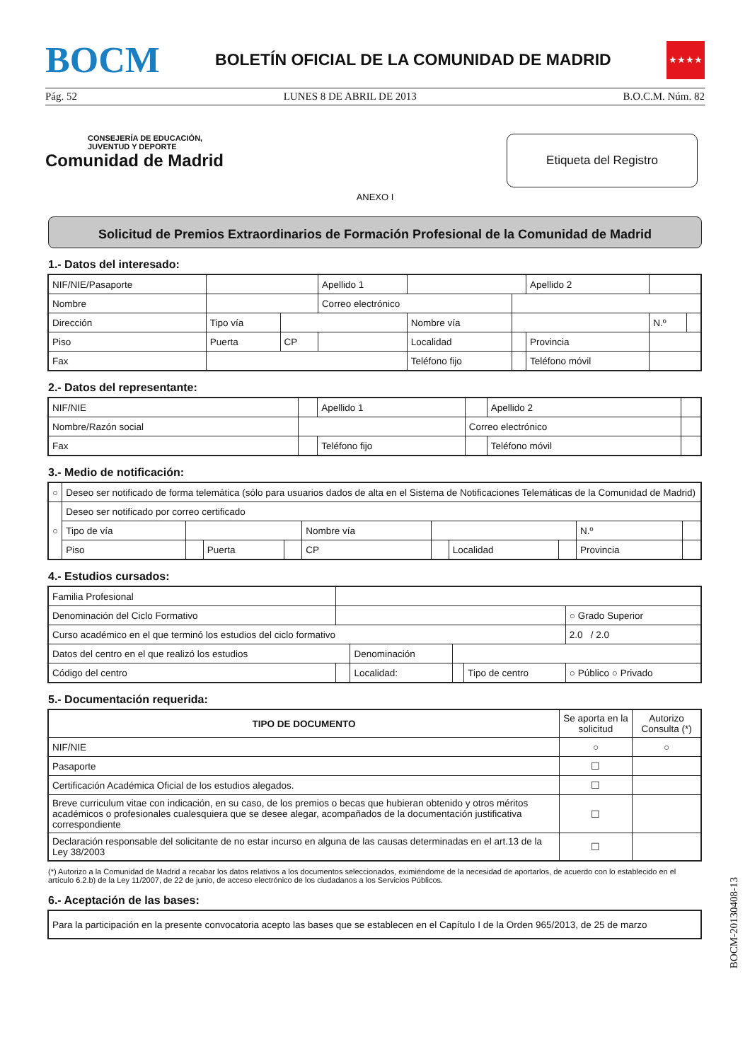BOCM BOLETÍN OFICIAL DE LA COMUNIDAD DE MADRID ★★★★
Pág. 52 LUNES 8 DE ABRIL DE 2013 B.O.C.M. Núm. 82
CONSEJERÍA DE EDUCACIÓN,
JUVENTUD Y DEPORTE
Comunidad de Madrid
Etiqueta del Registro
ANEXO I
Solicitud de Premios Extraordinarios de Formación Profesional de la Comunidad de Madrid
1.- Datos del interesado:
| NIF/NIE/Pasaporte | | | Apellido 1 | | | Apellido 2 | | |
| Nombre | | | Correo electrónico | | | | | |
| Dirección | Tipo vía | | | Nombre vía | | | N.º | |
| Piso | Puerta | CP | | Localidad | | Provincia | | |
| Fax | | | | Teléfono fijo | | Teléfono móvil | | |
2.- Datos del representante:
| NIF/NIE | | Apellido 1 | | Apellido 2 | |
| Nombre/Razón social | | | Correo electrónico | | |
| Fax | | Teléfono fijo | | Teléfono móvil | |
3.- Medio de notificación:
| ○ | Deseo ser notificado de forma telemática (sólo para usuarios dados de alta en el Sistema de Notificaciones Telemáticas de la Comunidad de Madrid) | | | | | | | | | |
| ○ | Deseo ser notificado por correo certificado | | | | | | | | | |
| | Tipo de vía | | | | Nombre vía | | | | N.º | |
| | Piso | | Puerta | | CP | | Localidad | | Provincia | |
4.- Estudios cursados:
| Familia Profesional | | | | | |
| Denominación del Ciclo Formativo | | | | | ○ Grado Superior |
| Curso académico en el que terminó los estudios del ciclo formativo | | | | | 2.0 / 2.0 |
| Datos del centro en el que realizó los estudios | | Denominación | | | |
| Código del centro | | Localidad: | | Tipo de centro | ○ Público ○ Privado |
5.- Documentación requerida:
| TIPO DE DOCUMENTO | Se aporta en la solicitud | Autorizo Consulta (*) |
| NIF/NIE | ○ | ○ |
| Pasaporte | ☐ | |
| Certificación Académica Oficial de los estudios alegados. | ☐ | |
| Breve curriculum vitae con indicación, en su caso, de los premios o becas que hubieran obtenido y otros méritos académicos o profesionales cualesquiera que se desee alegar, acompañados de la documentación justificativa correspondiente | ☐ | |
| Declaración responsable del solicitante de no estar incurso en alguna de las causas determinadas en el art.13 de la Ley 38/2003 | ☐ | |
(*) Autorizo a la Comunidad de Madrid a recabar los datos relativos a los documentos seleccionados, eximiéndome de la necesidad de aportarlos, de acuerdo con lo establecido en el artículo 6.2.b) de la Ley 11/2007, de 22 de junio, de acceso electrónico de los ciudadanos a los Servicios Públicos.
6.- Aceptación de las bases:
| Para la participación en la presente convocatoria acepto las bases que se establecen en el Capítulo I de la Orden 965/2013, de 25 de marzo |
BOCM-20130408-13